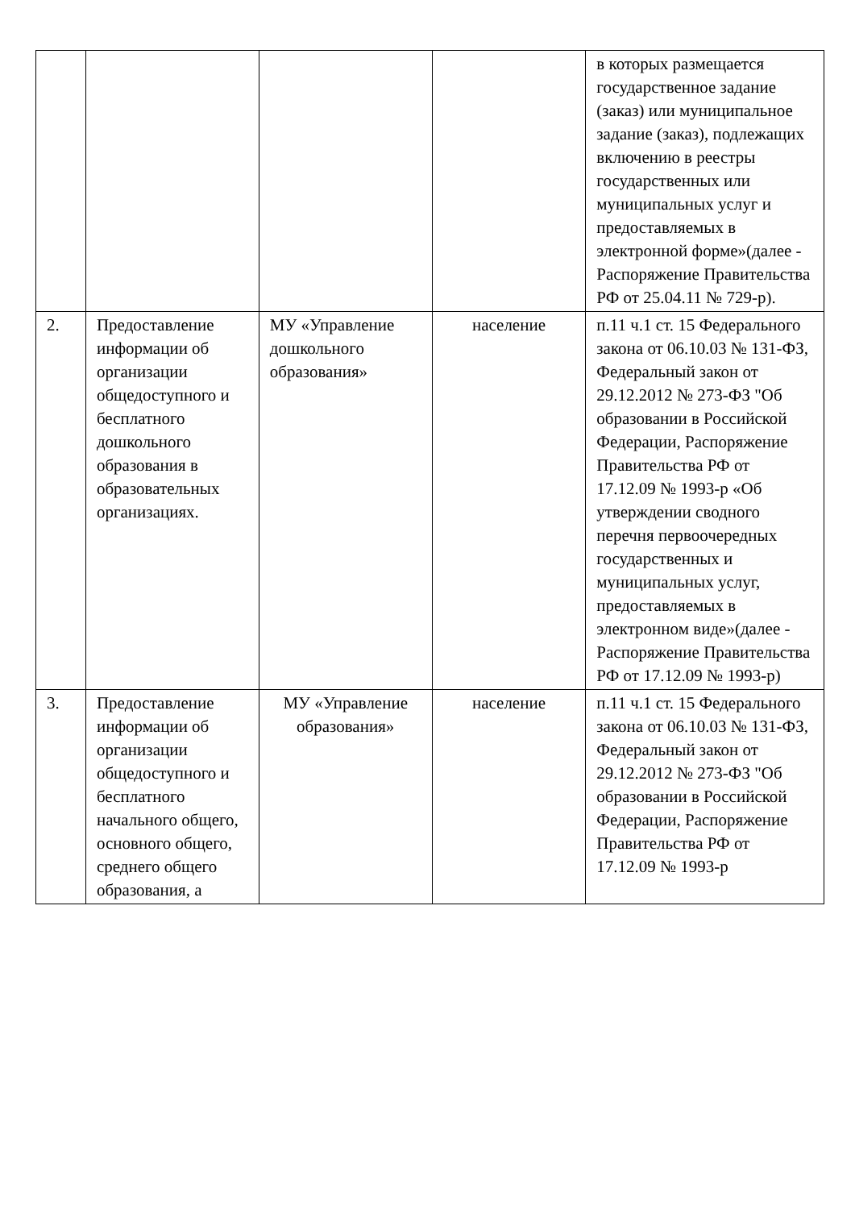| | | | | в которых размещается государственное задание (заказ) или муниципальное задание (заказ), подлежащих включению в реестры государственных или муниципальных услуг и предоставляемых в электронной форме»(далее - Распоряжение Правительства РФ от 25.04.11 № 729-р). |
| 2. | Предоставление информации об организации общедоступного и бесплатного дошкольного образования в образовательных организациях. | МУ «Управление дошкольного образования» | население | п.11 ч.1 ст. 15 Федерального закона от 06.10.03 № 131-ФЗ, Федеральный закон от 29.12.2012 № 273-ФЗ "Об образовании в Российской Федерации, Распоряжение Правительства РФ от 17.12.09 № 1993-р «Об утверждении сводного перечня первоочередных государственных и муниципальных услуг, предоставляемых в электронном виде»(далее - Распоряжение Правительства РФ от 17.12.09 № 1993-р) |
| 3. | Предоставление информации об организации общедоступного и бесплатного начального общего, основного общего, среднего общего образования, а | МУ «Управление образования» | население | п.11 ч.1 ст. 15 Федерального закона от 06.10.03 № 131-ФЗ, Федеральный закон от 29.12.2012 № 273-ФЗ "Об образовании в Российской Федерации, Распоряжение Правительства РФ от 17.12.09 № 1993-р |